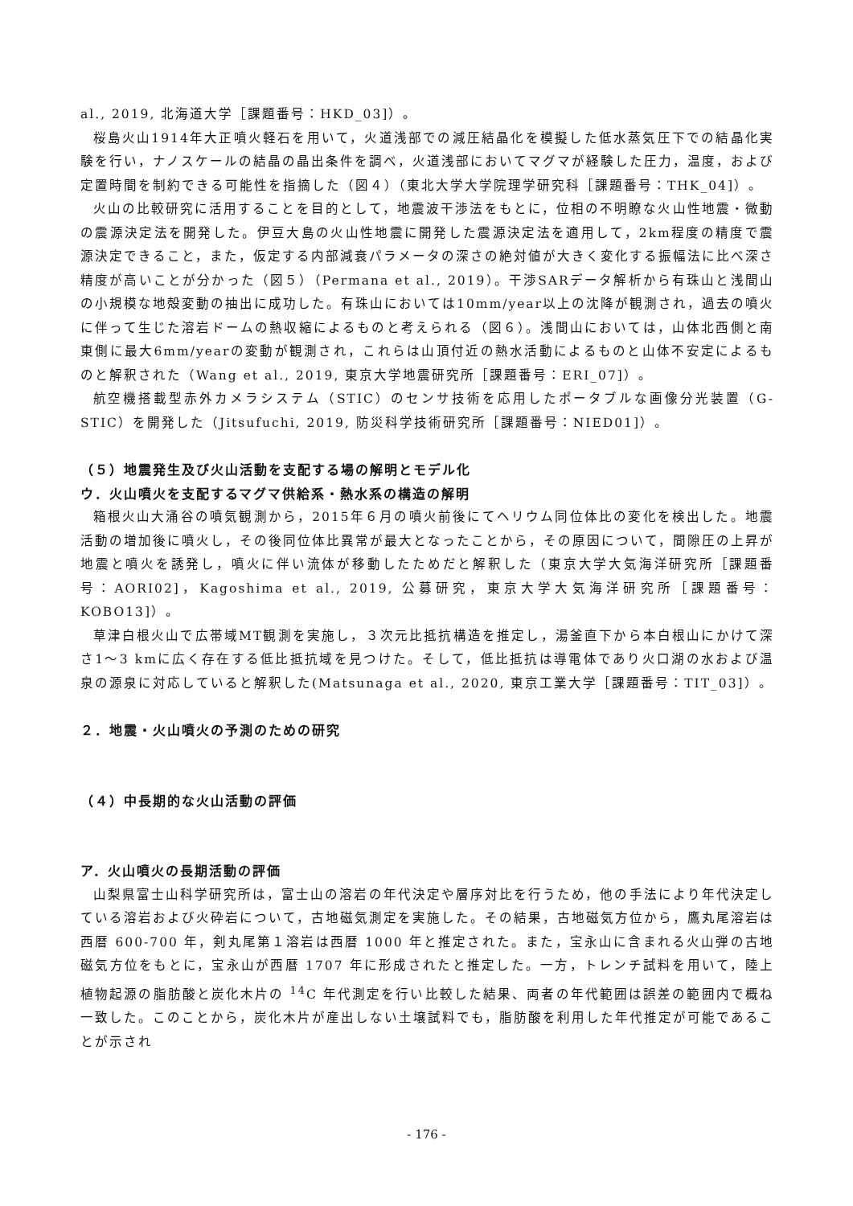al., 2019, 北海道大学［課題番号：HKD_03]）。
桜島火山1914年大正噴火軽石を用いて，火道浅部での減圧結晶化を模擬した低水蒸気圧下での結晶化実験を行い，ナノスケールの結晶の晶出条件を調べ，火道浅部においてマグマが経験した圧力，温度，および定置時間を制約できる可能性を指摘した（図４）（東北大学大学院理学研究科［課題番号：THK_04]）。
火山の比較研究に活用することを目的として，地震波干渉法をもとに，位相の不明瞭な火山性地震・微動の震源決定法を開発した。伊豆大島の火山性地震に開発した震源決定法を適用して，2km程度の精度で震源決定できること，また，仮定する内部減衰パラメータの深さの絶対値が大きく変化する振幅法に比べ深さ精度が高いことが分かった（図５）（Permana et al., 2019）。干渉SARデータ解析から有珠山と浅間山の小規模な地殻変動の抽出に成功した。有珠山においては10mm/year以上の沈降が観測され，過去の噴火に伴って生じた溶岩ドームの熱収縮によるものと考えられる（図６）。浅間山においては，山体北西側と南東側に最大6mm/yearの変動が観測され，これらは山頂付近の熱水活動によるものと山体不安定によるものと解釈された（Wang et al., 2019, 東京大学地震研究所［課題番号：ERI_07]）。
航空機搭載型赤外カメラシステム（STIC）のセンサ技術を応用したポータブルな画像分光装置（G-STIC）を開発した（Jitsufuchi, 2019, 防災科学技術研究所［課題番号：NIED01]）。
（５）地震発生及び火山活動を支配する場の解明とモデル化
ウ．火山噴火を支配するマグマ供給系・熱水系の構造の解明
箱根火山大涌谷の噴気観測から，2015年６月の噴火前後にてヘリウム同位体比の変化を検出した。地震活動の増加後に噴火し，その後同位体比異常が最大となったことから，その原因について，間隙圧の上昇が地震と噴火を誘発し，噴火に伴い流体が移動したためだと解釈した（東京大学大気海洋研究所［課題番号：AORI02]，Kagoshima et al., 2019, 公募研究，東京大学大気海洋研究所［課題番号：KOBO13]）。
草津白根火山で広帯域MT観測を実施し，３次元比抵抗構造を推定し，湯釜直下から本白根山にかけて深さ1～3 kmに広く存在する低比抵抗域を見つけた。そして，低比抵抗は導電体であり火口湖の水および温泉の源泉に対応していると解釈した(Matsunaga et al., 2020, 東京工業大学［課題番号：TIT_03]）。
２．地震・火山噴火の予測のための研究
（４）中長期的な火山活動の評価
ア．火山噴火の長期活動の評価
山梨県富士山科学研究所は，富士山の溶岩の年代決定や層序対比を行うため，他の手法により年代決定している溶岩および火砕岩について，古地磁気測定を実施した。その結果，古地磁気方位から，鷹丸尾溶岩は西暦 600-700 年，剣丸尾第１溶岩は西暦 1000 年と推定された。また，宝永山に含まれる火山弾の古地磁気方位をもとに，宝永山が西暦 1707 年に形成されたと推定した。一方，トレンチ試料を用いて，陸上植物起源の脂肪酸と炭化木片の <sup>14</sup>C 年代測定を行い比較した結果、両者の年代範囲は誤差の範囲内で概ね一致した。このことから，炭化木片が産出しない土壌試料でも，脂肪酸を利用した年代推定が可能であることが示され
- 176 -